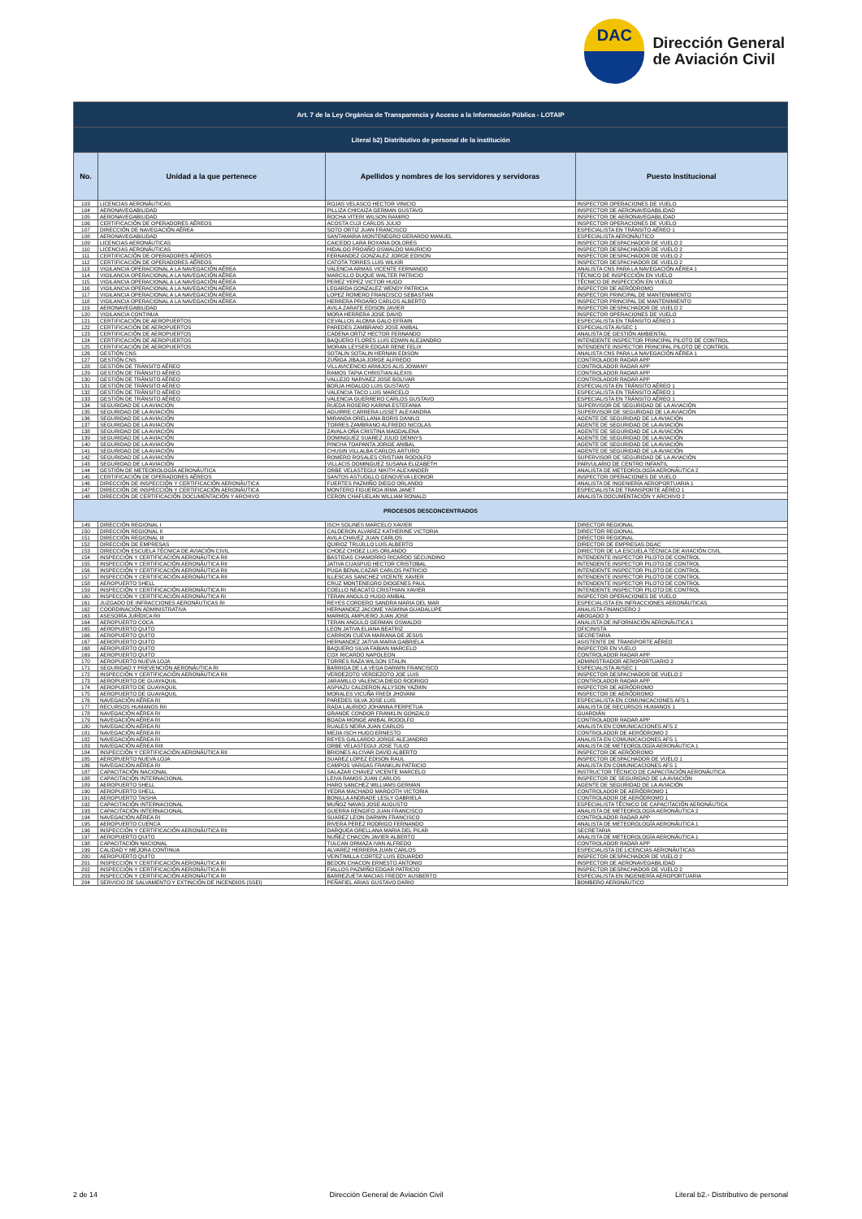DAC
Dirección General
de Aviación Civil
| Art. 7 de la Ley Orgánica de Transparencia y Acceso a la Información Pública - LOTAIP | | | |
| Literal b2) Distributivo de personal de la institución | | | |
| No. | Unidad a la que pertenece | Apellidos y nombres de los servidores y servidoras | Puesto Institucional |
| 103 | LICENCIAS AERONÁUTICAS | ROJAS VELASCO HECTOR VINICIO | INSPECTOR OPERACIONES DE VUELO |
| 104 | AERONAVEGABILIDAD | PILLIZA CHICAIZA GERMAN GUSTAVO | INSPECTOR DE AERONAVEGABILIDAD |
| 105 | AERONAVEGABILIDAD | ROCHA VITERI WILSON RAMIRO | INSPECTOR DE AERONAVEGABILIDAD |
| 106 | CERTIFICACIÓN DE OPERADORES AÉREOS | ACOSTA CUJI CARLOS JULIO | INSPECTOR OPERACIONES DE VUELO |
| 107 | DIRECCIÓN DE NAVEGACIÓN AÉREA | SOTO ORTIZ JUAN FRANCISCO | ESPECIALISTA EN TRÁNSITO AÉREO 1 |
| 108 | AERONAVEGABILIDAD | SANTAMARIA MONTENEGRO GERARDO MANUEL | ESPECIALISTA AERONÁUTICO |
| 109 | LICENCIAS AERONÁUTICAS | CAICEDO LARA ROXANA DOLORES | INSPECTOR DESPACHADOR DE VUELO 2 |
| 110 | LICENCIAS AERONÁUTICAS | HIDALGO PROAÑO OSWALDO MAURICIO | INSPECTOR DESPACHADOR DE VUELO 2 |
| 111 | CERTIFICACIÓN DE OPERADORES AÉREOS | FERNANDEZ GONZALEZ JORGE EDISON | INSPECTOR DESPACHADOR DE VUELO 2 |
| 112 | CERTIFICACIÓN DE OPERADORES AÉREOS | CATOTA TORRES LUIS WILKIR | INSPECTOR DESPACHADOR DE VUELO 2 |
| 113 | VIGILANCIA OPERACIONAL A LA NAVEGACIÓN AÉREA | VALENCIA ARMAS VICENTE FERNANDO | ANALISTA CNS PARA LA NAVEGACIÓN AÉREA 1 |
| 114 | VIGILANCIA OPERACIONAL A LA NAVEGACIÓN AÉREA | MARCILLO DUQUE WALTER PATRICIO | TÉCNICO DE INSPECCIÓN EN VUELO |
| 115 | VIGILANCIA OPERACIONAL A LA NAVEGACIÓN AÉREA | PEREZ YEPEZ VICTOR HUGO | TÉCNICO DE INSPECCIÓN EN VUELO |
| 116 | VIGILANCIA OPERACIONAL A LA NAVEGACIÓN AÉREA | LEGARDA GONZALEZ WENDY PATRICIA | INSPECTOR DE AERÓDROMO |
| 117 | VIGILANCIA OPERACIONAL A LA NAVEGACIÓN AÉREA | LOPEZ ROMERO FRANCISCO SEBASTIAN | INSPECTOR PRINCIPAL DE MANTENIMIENTO |
| 118 | VIGILANCIA OPERACIONAL A LA NAVEGACIÓN AÉREA | HERRERA PROAÑO CARLOS ALBERTO | INSPECTOR PRINCIPAL DE MANTENIMIENTO |
| 119 | AERONAVEGABILIDAD | AVILA ZARATE EDISON JAVIER | INSPECTOR DESPACHADOR DE VUELO 2 |
| 120 | VIGILANCIA CONTINUA | MORA HERRERA JOSE DAVID | INSPECTOR OPERACIONES DE VUELO |
| 121 | CERTIFICACIÓN DE AEROPUERTOS | CEVALLOS ALOMIA GALO EFRAIN | ESPECIALISTA EN TRÁNSITO AÉREO 1 |
| 122 | CERTIFICACIÓN DE AEROPUERTOS | PAREDES ZAMBRANO JOSE ANIBAL | ESPECIALISTA AVSEC 1 |
| 123 | CERTIFICACIÓN DE AEROPUERTOS | CADENA ORTIZ HECTOR FERNANDO | ANALISTA DE GESTIÓN AMBIENTAL |
| 124 | CERTIFICACIÓN DE AEROPUERTOS | BAQUERO FLORES LUIS EDWIN ALEJANDRO | INTENDENTE INSPECTOR PRINCIPAL PILOTO DE CONTROL |
| 125 | CERTIFICACIÓN DE AEROPUERTOS | MORAN LEYSER EDGAR RENE FELIX | INTENDENTE INSPECTOR PRINCIPAL PILOTO DE CONTROL |
| 126 | GESTIÓN CNS | SOTALIN SOTALIN HERNAN EDISON | ANALISTA CNS PARA LA NAVEGACIÓN AÉREA 1 |
| 127 | GESTIÓN CNS | ZUÑIGA JIBAJA JORGE ALFREDO | CONTROLADOR RADAR APP |
| 128 | GESTIÓN DE TRÁNSITO AÉREO | VILLAVICENCIO ARMIJOS ALIS JOWANY | CONTROLADOR RADAR APP |
| 129 | GESTIÓN DE TRÁNSITO AÉREO | RAMOS TAPIA CHRISTIAN ALEXIS | CONTROLADOR RADAR APP |
| 130 | GESTIÓN DE TRÁNSITO AÉREO | VALLEJO NARVAEZ JOSE BOLIVAR | CONTROLADOR RADAR APP |
| 131 | GESTIÓN DE TRÁNSITO AÉREO | BORJA HIDALGO LUIS GUSTAVO | ESPECIALISTA EN TRÁNSITO AÉREO 1 |
| 132 | GESTIÓN DE TRÁNSITO AÉREO | VALENCIA TACO LUIS MARCELO | ESPECIALISTA EN TRÁNSITO AÉREO 1 |
| 133 | GESTIÓN DE TRÁNSITO AÉREO | VALENCIA GUERRERO CARLOS GUSTAVO | ESPECIALISTA EN TRÁNSITO AÉREO 1 |
| 134 | SEGURIDAD DE LA AVIACIÓN | RUEDA ROSERO KARINA ESTEFANIA | SUPERVISOR DE SEGURIDAD DE LA AVIACIÓN |
| 135 | SEGURIDAD DE LA AVIACIÓN | AGUIRRE CARRERA LISSET ALEXANDRA | SUPERVISOR DE SEGURIDAD DE LA AVIACIÓN |
| 136 | SEGURIDAD DE LA AVIACIÓN | MIRANDA ORELLANA BORIS DANILO | AGENTE DE SEGURIDAD DE LA AVIACIÓN |
| 137 | SEGURIDAD DE LA AVIACIÓN | TORRES ZAMBRANO ALFREDO NICOLAS | AGENTE DE SEGURIDAD DE LA AVIACIÓN |
| 138 | SEGURIDAD DE LA AVIACIÓN | ZAVALA OÑA CRISTINA MAGDALENA | AGENTE DE SEGURIDAD DE LA AVIACIÓN |
| 139 | SEGURIDAD DE LA AVIACIÓN | DOMINGUEZ SUAREZ JULIO DENNYS | AGENTE DE SEGURIDAD DE LA AVIACIÓN |
| 140 | SEGURIDAD DE LA AVIACIÓN | PINCHA TOAPANTA JORGE ANIBAL | AGENTE DE SEGURIDAD DE LA AVIACIÓN |
| 141 | SEGURIDAD DE LA AVIACIÓN | CHUSIN VILLALBA CARLOS ARTURO | AGENTE DE SEGURIDAD DE LA AVIACIÓN |
| 142 | SEGURIDAD DE LA AVIACIÓN | ROMERO ROSALES CRISTIAN RODOLFO | SUPERVISOR DE SEGURIDAD DE LA AVIACIÓN |
| 143 | SEGURIDAD DE LA AVIACIÓN | VILLACIS DOMINGUEZ SUSANA ELIZABETH | PARVULARIO DE CENTRO INFANTIL |
| 144 | GESTIÓN DE METEOROLOGÍA AERONÁUTICA | ORBE VELASTEGUI NIKITH ALEXANDER | ANALISTA DE METEOROLOGÍA AERONÁUTICA 2 |
| 145 | CERTIFICACIÓN DE OPERADORES AÉREOS | SANTOS ASTUDILLO GENOVEVA LEONOR | INSPECTOR OPERACIONES DE VUELO |
| 146 | DIRECCIÓN DE INSPECCIÓN Y CERTIFICACIÓN AERONÁUTICA | FUERTES PAZMIÑO DIEGO ORLANDO | ANALISTA DE INGENIERÍA AEROPORTUARIA 1 |
| 147 | DIRECCIÓN DE INSPECCIÓN Y CERTIFICACIÓN AERONÁUTICA | MONTERO FIGUEROA IRMA JANET | ESPECIALISTA DE TRANSPORTE AÉREO 1 |
| 148 | DIRECCIÓN DE CERTIFICACIÓN DOCUMENTACIÓN Y ARCHIVO | CERON CHAFUELAN WILLIAM RONALD | ANALISTA DOCUMENTACIÓN Y ARCHIVO 2 |
| PROCESOS DESCONCENTRADOS | | | |
| 149 | DIRECCIÓN REGIONAL I | ISCH SOLINES MARCELO XAVIER | DIRECTOR REGIONAL |
| 150 | DIRECCIÓN REGIONAL II | CALDERON ALVAREZ KATHERINE VICTORIA | DIRECTOR REGIONAL |
| 151 | DIRECCIÓN REGIONAL III | AVILA CHAVEZ JUAN CARLOS | DIRECTOR REGIONAL |
| 152 | DIRECCIÓN DE EMPRESAS | QUIROZ TRUJILLO LUIS ALBERTO | DIRECTOR DE EMPRESAS DGAC |
| 153 | DIRECCIÓN ESCUELA TÉCNICA DE AVIACIÓN CIVIL | CHOEZ CHOEZ LUIS ORLANDO | DIRECTOR DE LA ESCUELA TÉCNICA DE AVIACIÓN CIVIL |
| 154 | INSPECCIÓN Y CERTIFICACIÓN AERONÁUTICA RII | BASTIDAS CHAMORRO RICARDO SECUNDINO | INTENDENTE INSPECTOR PILOTO DE CONTROL |
| 155 | INSPECCIÓN Y CERTIFICACIÓN AERONÁUTICA RII | JATIVA CUASPUD HECTOR CRISTOBAL | INTENDENTE INSPECTOR PILOTO DE CONTROL |
| 156 | INSPECCIÓN Y CERTIFICACIÓN AERONÁUTICA RII | PUGA BENALCAZAR CARLOS PATRICIO | INTENDENTE INSPECTOR PILOTO DE CONTROL |
| 157 | INSPECCIÓN Y CERTIFICACIÓN AERONÁUTICA RII | ILLESCAS SANCHEZ VICENTE XAVIER | INTENDENTE INSPECTOR PILOTO DE CONTROL |
| 158 | AEROPUERTO SHELL | CRUZ MONTENEGRO DIOGENES PAUL | INTENDENTE INSPECTOR PILOTO DE CONTROL |
| 159 | INSPECCIÓN Y CERTIFICACIÓN AERONÁUTICA RI | COELLO NEACATO CRISTHIAN XAVIER | INTENDENTE INSPECTOR PILOTO DE CONTROL |
| 160 | INSPECCIÓN Y CERTIFICACIÓN AERONÁUTICA RI | TERAN ANGULO HUGO ANIBAL | INSPECTOR OPERACIONES DE VUELO |
| 161 | JUZGADO DE INFRACCIONES AERONÁUTICAS RI | REYES CORDERO SANDRA MARIA DEL MAR | ESPECIALISTA EN INFRACCIONES AERONÁUTICAS |
| 162 | COORDINACIÓN ADMINISTRATIVA | HERNANDEZ JACOME YASMINA GUADALUPE | ANALISTA FINANCIERO 2 |
| 163 | ASESORÍA JURÍDICA RII | MARMOL AMPUERO JUAN JOSE | ABOGADO 3 |
| 164 | AEROPUERTO COCA | TERAN ANGULO GERMAN OSWALDO | ANALISTA DE INFORMACIÓN AERONÁUTICA 1 |
| 165 | AEROPUERTO QUITO | LEON JATIVA ELIANA BEATRIZ | OFICINISTA |
| 166 | AEROPUERTO QUITO | CARRION CUEVA MARIANA DE JESUS | SECRETARIA |
| 167 | AEROPUERTO QUITO | HERNANDEZ JATIVA MARIA GABRIELA | ASISTENTE DE TRANSPORTE AÉREO |
| 168 | AEROPUERTO QUITO | BAQUERO SILVA FABIAN MARCELO | INSPECTOR EN VUELO |
| 169 | AEROPUERTO QUITO | COX RICARDO NAPOLEON | CONTROLADOR RADAR APP |
| 170 | AEROPUERTO NUEVA LOJA | TORRES RAZA WILSON STALIN | ADMINISTRADOR AEROPORTUARIO 2 |
| 171 | SEGURIDAD Y PREVENCIÓN AERONÁUTICA RI | BARRIGA DE LA VEGA DARWIN FRANCISCO | ESPECIALISTA AVSEC 1 |
| 172 | INSPECCIÓN Y CERTIFICACIÓN AERONÁUTICA RII | VERDEZOTO VERDEZOTO JOE LUIS | INSPECTOR DESPACHADOR DE VUELO 2 |
| 173 | AEROPUERTO DE GUAYAQUIL | JARAMILLO VALENCIA DIEGO RODRIGO | CONTROLADOR RADAR APP |
| 174 | AEROPUERTO DE GUAYAQUIL | ASPIAZU CALDERON ALLYSON YAZMIN | INSPECTOR DE AERÓDROMO |
| 175 | AEROPUERTO DE GUAYAQUIL | MORALES VICUÑA FREDI JHOVANI | INSPECTOR DE AERÓDROMO |
| 176 | NAVEGACIÓN AÉREA RI | PAREDES SILVA JOSE LUIS | ESPECIALISTA EN COMUNICACIONES AFS 1 |
| 177 | RECURSOS HUMANOS RII | RADA LAURIDO JOHANNA PERPETUA | ANALISTA DE RECURSOS HUMANOS 1 |
| 178 | NAVEGACIÓN AÉREA RI | GRANDE CONDOR FRANKLIN GONZALO | GUARDIÁN |
| 179 | NAVEGACIÓN AÉREA RI | BOADA MONGE ANIBAL RODOLFO | CONTROLADOR RADAR APP |
| 180 | NAVEGACIÓN AÉREA RI | RUALES NEIRA JUAN CARLOS | ANALISTA EN COMUNICACIONES AFS 2 |
| 181 | NAVEGACIÓN AÉREA RI | MEJIA ISCH HUGO ERNESTO | CONTROLADOR DE AERÓDROMO 2 |
| 182 | NAVEGACIÓN AÉREA RI | REYES GALLARDO JORGE ALEJANDRO | ANALISTA EN COMUNICACIONES AFS 1 |
| 183 | NAVEGACIÓN AÉREA RIII | ORBE VELASTEGUI JOSE TULIO | ANALISTA DE METEOROLOGÍA AERONÁUTICA 1 |
| 184 | INSPECCIÓN Y CERTIFICACIÓN AERONÁUTICA RII | BRIONES ALCIVAR DAVID ALBERTO | INSPECTOR DE AERÓDROMO |
| 185 | AEROPUERTO NUEVA LOJA | SUAREZ LOPEZ EDISON RAUL | INSPECTOR DESPACHADOR DE VUELO 1 |
| 186 | NAVEGACIÓN AÉREA RI | CAMPOS VARGAS FRANKLIN PATRICIO | ANALISTA EN COMUNICACIONES AFS 1 |
| 187 | CAPACITACIÓN NACIONAL | SALAZAR CHAVEZ VICENTE MARCELO | INSTRUCTOR TÉCNICO DE CAPACITACIÓN AERONÁUTICA |
| 188 | CAPACITACIÓN INTERNACIONAL | LEIVA RAMOS JUAN CARLOS | INSPECTOR DE SEGURIDAD DE LA AVIACIÓN |
| 189 | AEROPUERTO SHELL | HARO SANCHEZ WILLIAMS GERMAN | AGENTE DE SEGURIDAD DE LA AVIACIÓN |
| 190 | AEROPUERTO SHELL | YEDRA MACHADO MARGOTH VICTORIA | CONTROLADOR DE AERÓDROMO 1 |
| 191 | AEROPUERTO TAISHA | BONILLA ANDRADE LESLY GABRIELA | CONTROLADOR DE AERÓDROMO 1 |
| 192 | CAPACITACIÓN INTERNACIONAL | MUÑOZ NAVAS JOSE AUGUSTO | ESPECIALISTA TÉCNICO DE CAPACITACIÓN AERONÁUTICA |
| 193 | CAPACITACIÓN INTERNACIONAL | GUERRA RENGIFO JUAN FRANCISCO | ANALISTA DE METEOROLOGÍA AERONÁUTICA 2 |
| 194 | NAVEGACIÓN AÉREA RI | SUAREZ LEON DARWIN FRANCISCO | CONTROLADOR RADAR APP |
| 195 | AEROPUERTO CUENCA | RIVERA PEREZ RODRIGO FERNANDO | ANALISTA DE METEOROLOGÍA AERONÁUTICA 1 |
| 196 | INSPECCIÓN Y CERTIFICACIÓN AERONÁUTICA RII | DARQUEA ORELLANA MARIA DEL PILAR | SECRETARIA |
| 197 | AEROPUERTO QUITO | NUÑEZ CHACON JAVIER ALBERTO | ANALISTA DE METEOROLOGÍA AERONÁUTICA 1 |
| 198 | CAPACITACIÓN NACIONAL | TULCAN ORMAZA IVAN ALFREDO | CONTROLADOR RADAR APP |
| 199 | CALIDAD Y MEJORA CONTINUA | ALVAREZ HERRERA JUAN CARLOS | ESPECIALISTA DE LICENCIAS AERONÁUTICAS |
| 200 | AEROPUERTO QUITO | VEINTIMILLA CORTEZ LUIS EDUARDO | INSPECTOR DESPACHADOR DE VUELO 2 |
| 201 | INSPECCIÓN Y CERTIFICACIÓN AERONÁUTICA RI | BEDON CHACON ERNESTO ANTONIO | INSPECTOR DE AERONAVEGABILIDAD |
| 202 | INSPECCIÓN Y CERTIFICACIÓN AERONÁUTICA RI | FIALLOS PAZMIÑO EDGAR PATRICIO | INSPECTOR DESPACHADOR DE VUELO 2 |
| 203 | INSPECCIÓN Y CERTIFICACIÓN AERONÁUTICA RI | BARREZUETA MACIAS FREDDY AUSBERTO | ESPECIALISTA EN INGENIERÍA AEROPORTUARIA |
| 204 | SERVICIO DE SALVAMENTO Y EXTINCIÓN DE INCENDIOS (SSEI) | PEÑAFIEL ARIAS GUSTAVO DARIO | BOMBERO AERONÁUTICO |
2 de 14 Dirección General de Aviación Civil Literal b2.- Distributivo de personal